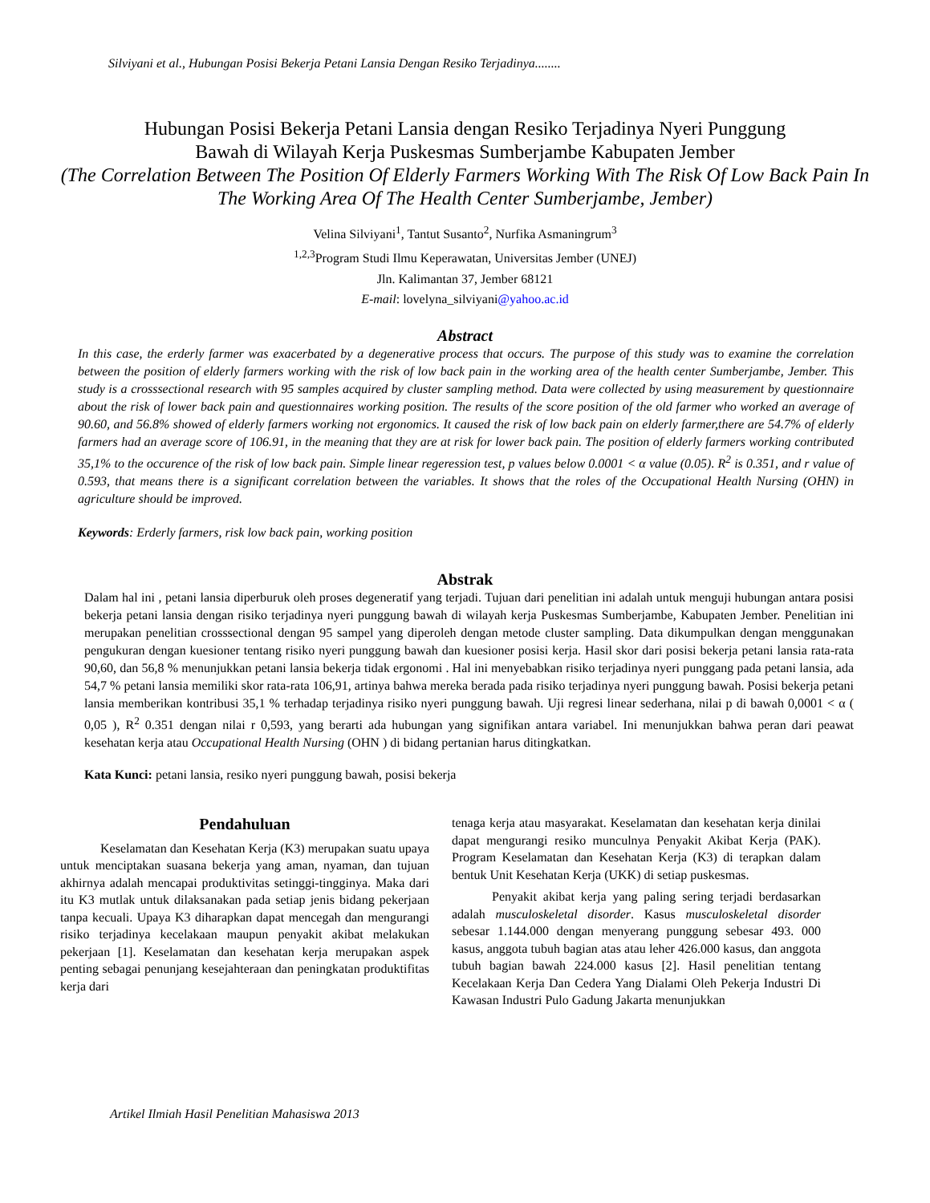Silviyani et al., Hubungan Posisi Bekerja Petani Lansia Dengan Resiko Terjadinya........
Hubungan Posisi Bekerja Petani Lansia dengan Resiko Terjadinya Nyeri Punggung
Bawah di Wilayah Kerja Puskesmas Sumberjambe Kabupaten Jember
(The Correlation Between The Position Of Elderly Farmers Working With The Risk Of Low Back Pain In The Working Area Of The Health Center Sumberjambe, Jember)
Velina Silviyani<sup>1</sup>, Tantut Susanto<sup>2</sup>, Nurfika Asmaningrum<sup>3</sup>
<sup>1,2,3</sup>Program Studi Ilmu Keperawatan, Universitas Jember (UNEJ)
Jln. Kalimantan 37, Jember 68121
E-mail: lovelyna_silviyani@yahoo.ac.id
Abstract
In this case, the erderly farmer was exacerbated by a degenerative process that occurs. The purpose of this study was to examine the correlation between the position of elderly farmers working with the risk of low back pain in the working area of the health center Sumberjambe, Jember. This study is a crosssectional research with 95 samples acquired by cluster sampling method. Data were collected by using measurement by questionnaire about the risk of lower back pain and questionnaires working position. The results of the score position of the old farmer who worked an average of 90.60, and 56.8% showed of elderly farmers working not ergonomics. It caused the risk of low back pain on elderly farmer,there are 54.7% of elderly farmers had an average score of 106.91, in the meaning that they are at risk for lower back pain. The position of elderly farmers working contributed 35,1% to the occurence of the risk of low back pain. Simple linear regeression test, p values below 0.0001 < α value (0.05). R<sup>2</sup> is 0.351, and r value of 0.593, that means there is a significant correlation between the variables. It shows that the roles of the Occupational Health Nursing (OHN) in agriculture should be improved.
Keywords: Erderly farmers, risk low back pain, working position
Abstrak
Dalam hal ini , petani lansia diperburuk oleh proses degeneratif yang terjadi. Tujuan dari penelitian ini adalah untuk menguji hubungan antara posisi bekerja petani lansia dengan risiko terjadinya nyeri punggung bawah di wilayah kerja Puskesmas Sumberjambe, Kabupaten Jember. Penelitian ini merupakan penelitian crosssectional dengan 95 sampel yang diperoleh dengan metode cluster sampling. Data dikumpulkan dengan menggunakan pengukuran dengan kuesioner tentang risiko nyeri punggung bawah dan kuesioner posisi kerja. Hasil skor dari posisi bekerja petani lansia rata-rata 90,60, dan 56,8 % menunjukkan petani lansia bekerja tidak ergonomi . Hal ini menyebabkan risiko terjadinya nyeri punggang pada petani lansia, ada 54,7 % petani lansia memiliki skor rata-rata 106,91, artinya bahwa mereka berada pada risiko terjadinya nyeri punggung bawah. Posisi bekerja petani lansia memberikan kontribusi 35,1 % terhadap terjadinya risiko nyeri punggung bawah. Uji regresi linear sederhana, nilai p di bawah 0,0001 < α ( 0,05 ), R<sup>2</sup> 0.351 dengan nilai r 0,593, yang berarti ada hubungan yang signifikan antara variabel. Ini menunjukkan bahwa peran dari peawat kesehatan kerja atau Occupational Health Nursing (OHN ) di bidang pertanian harus ditingkatkan.
Kata Kunci: petani lansia, resiko nyeri punggung bawah, posisi bekerja
Pendahuluan
Keselamatan dan Kesehatan Kerja (K3) merupakan suatu upaya untuk menciptakan suasana bekerja yang aman, nyaman, dan tujuan akhirnya adalah mencapai produktivitas setinggi-tingginya. Maka dari itu K3 mutlak untuk dilaksanakan pada setiap jenis bidang pekerjaan tanpa kecuali. Upaya K3 diharapkan dapat mencegah dan mengurangi risiko terjadinya kecelakaan maupun penyakit akibat melakukan pekerjaan [1]. Keselamatan dan kesehatan kerja merupakan aspek penting sebagai penunjang kesejahteraan dan peningkatan produktifitas kerja dari
tenaga kerja atau masyarakat. Keselamatan dan kesehatan kerja dinilai dapat mengurangi resiko munculnya Penyakit Akibat Kerja (PAK). Program Keselamatan dan Kesehatan Kerja (K3) di terapkan dalam bentuk Unit Kesehatan Kerja (UKK) di setiap puskesmas.
Penyakit akibat kerja yang paling sering terjadi berdasarkan adalah musculoskeletal disorder. Kasus musculoskeletal disorder sebesar 1.144.000 dengan menyerang punggung sebesar 493. 000 kasus, anggota tubuh bagian atas atau leher 426.000 kasus, dan anggota tubuh bagian bawah 224.000 kasus [2]. Hasil penelitian tentang Kecelakaan Kerja Dan Cedera Yang Dialami Oleh Pekerja Industri Di Kawasan Industri Pulo Gadung Jakarta menunjukkan
Artikel Ilmiah Hasil Penelitian Mahasiswa 2013